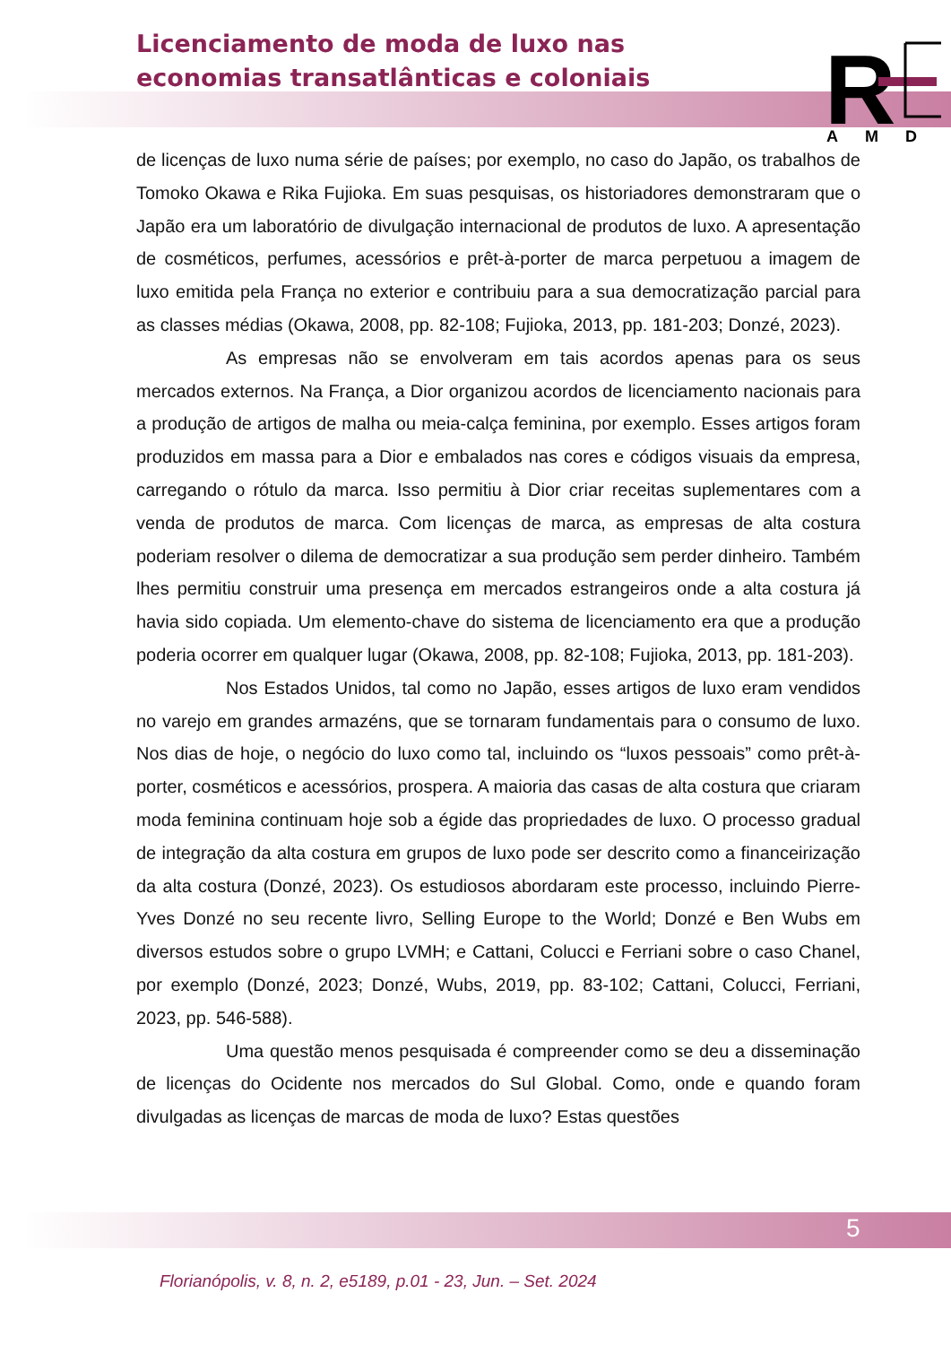Licenciamento de moda de luxo nas economias transatlânticas e coloniais
R
A M D
de licenças de luxo numa série de países; por exemplo, no caso do Japão, os trabalhos de Tomoko Okawa e Rika Fujioka. Em suas pesquisas, os historiadores demonstraram que o Japão era um laboratório de divulgação internacional de produtos de luxo. A apresentação de cosméticos, perfumes, acessórios e prêt-à-porter de marca perpetuou a imagem de luxo emitida pela França no exterior e contribuiu para a sua democratização parcial para as classes médias (Okawa, 2008, pp. 82-108; Fujioka, 2013, pp. 181-203; Donzé, 2023).
As empresas não se envolveram em tais acordos apenas para os seus mercados externos. Na França, a Dior organizou acordos de licenciamento nacionais para a produção de artigos de malha ou meia-calça feminina, por exemplo. Esses artigos foram produzidos em massa para a Dior e embalados nas cores e códigos visuais da empresa, carregando o rótulo da marca. Isso permitiu à Dior criar receitas suplementares com a venda de produtos de marca. Com licenças de marca, as empresas de alta costura poderiam resolver o dilema de democratizar a sua produção sem perder dinheiro. Também lhes permitiu construir uma presença em mercados estrangeiros onde a alta costura já havia sido copiada. Um elemento-chave do sistema de licenciamento era que a produção poderia ocorrer em qualquer lugar (Okawa, 2008, pp. 82-108; Fujioka, 2013, pp. 181-203).
Nos Estados Unidos, tal como no Japão, esses artigos de luxo eram vendidos no varejo em grandes armazéns, que se tornaram fundamentais para o consumo de luxo. Nos dias de hoje, o negócio do luxo como tal, incluindo os “luxos pessoais” como prêt-à-porter, cosméticos e acessórios, prospera. A maioria das casas de alta costura que criaram moda feminina continuam hoje sob a égide das propriedades de luxo. O processo gradual de integração da alta costura em grupos de luxo pode ser descrito como a financeirização da alta costura (Donzé, 2023). Os estudiosos abordaram este processo, incluindo Pierre-Yves Donzé no seu recente livro, Selling Europe to the World; Donzé e Ben Wubs em diversos estudos sobre o grupo LVMH; e Cattani, Colucci e Ferriani sobre o caso Chanel, por exemplo (Donzé, 2023; Donzé, Wubs, 2019, pp. 83-102; Cattani, Colucci, Ferriani, 2023, pp. 546-588).
Uma questão menos pesquisada é compreender como se deu a disseminação de licenças do Ocidente nos mercados do Sul Global. Como, onde e quando foram divulgadas as licenças de marcas de moda de luxo? Estas questões
5
Florianópolis, v. 8, n. 2, e5189, p.01 - 23, Jun. – Set. 2024